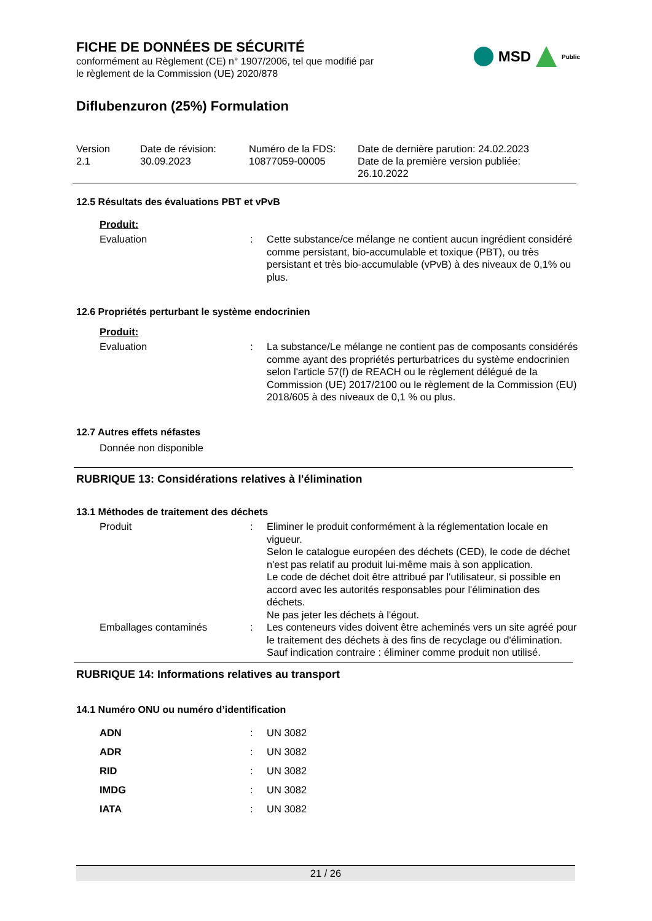FICHE DE DONNÉES DE SÉCURITÉ
conformément au Règlement (CE) n° 1907/2006, tel que modifié par
le règlement de la Commission (UE) 2020/878
MSD Public
Diflubenzuron (25%) Formulation
Version
2.1
Date de révision:
30.09.2023
Numéro de la FDS:
10877059-00005
Date de dernière parution: 24.02.2023
Date de la première version publiée:
26.10.2022
12.5 Résultats des évaluations PBT et vPvB
Produit:
Evaluation : Cette substance/ce mélange ne contient aucun ingrédient considéré comme persistant, bio-accumulable et toxique (PBT), ou très persistant et très bio-accumulable (vPvB) à des niveaux de 0,1% ou plus.
12.6 Propriétés perturbant le système endocrinien
Produit:
Evaluation : La substance/Le mélange ne contient pas de composants considérés comme ayant des propriétés perturbatrices du système endocrinien selon l'article 57(f) de REACH ou le règlement délégué de la Commission (UE) 2017/2100 ou le règlement de la Commission (EU) 2018/605 à des niveaux de 0,1 % ou plus.
12.7 Autres effets néfastes
Donnée non disponible
RUBRIQUE 13: Considérations relatives à l'élimination
13.1 Méthodes de traitement des déchets
Produit : Eliminer le produit conformément à la réglementation locale en vigueur.
Selon le catalogue européen des déchets (CED), le code de déchet n'est pas relatif au produit lui-même mais à son application.
Le code de déchet doit être attribué par l'utilisateur, si possible en accord avec les autorités responsables pour l'élimination des déchets.
Ne pas jeter les déchets à l'égout.
Emballages contaminés : Les conteneurs vides doivent être acheminés vers un site agréé pour le traitement des déchets à des fins de recyclage ou d'élimination.
Sauf indication contraire : éliminer comme produit non utilisé.
RUBRIQUE 14: Informations relatives au transport
14.1 Numéro ONU ou numéro d’identification
ADN : UN 3082
ADR : UN 3082
RID : UN 3082
IMDG : UN 3082
IATA : UN 3082
21 / 26